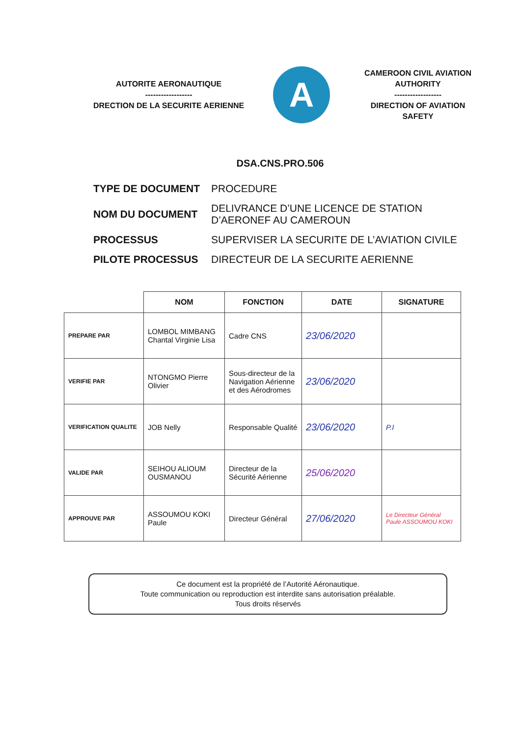AUTORITE AERONAUTIQUE
------------------
DRECTION DE LA SECURITE AERIENNE
A
CAMEROON CIVIL AVIATION AUTHORITY
------------------
DIRECTION OF AVIATION SAFETY
DSA.CNS.PRO.506
| TYPE DE DOCUMENT | PROCEDURE |
| NOM DU DOCUMENT | DELIVRANCE D’UNE LICENCE DE STATION D’AERONEF AU CAMEROUN |
| PROCESSUS | SUPERVISER LA SECURITE DE L’AVIATION CIVILE |
| PILOTE PROCESSUS | DIRECTEUR DE LA SECURITE AERIENNE |
| | NOM | FONCTION | DATE | SIGNATURE |
| --- | --- | --- | --- | --- |
| PREPARE PAR | LOMBOL MIMBANG Chantal Virginie Lisa | Cadre CNS | 23/06/2020 | |
| VERIFIE PAR | NTONGMO Pierre Olivier | Sous-directeur de la Navigation Aérienne et des Aérodromes | 23/06/2020 | |
| VERIFICATION QUALITE | JOB Nelly | Responsable Qualité | 23/06/2020 | P.I |
| VALIDE PAR | SEIHOU ALIOUM OUSMANOU | Directeur de la Sécurité Aérienne | 25/06/2020 | |
| APPROUVE PAR | ASSOUMOU KOKI Paule | Directeur Général | 27/06/2020 | Le Directeur Général Paule ASSOUMOU KOKI |
Ce document est la propriété de l’Autorité Aéronautique.
Toute communication ou reproduction est interdite sans autorisation préalable.
Tous droits réservés